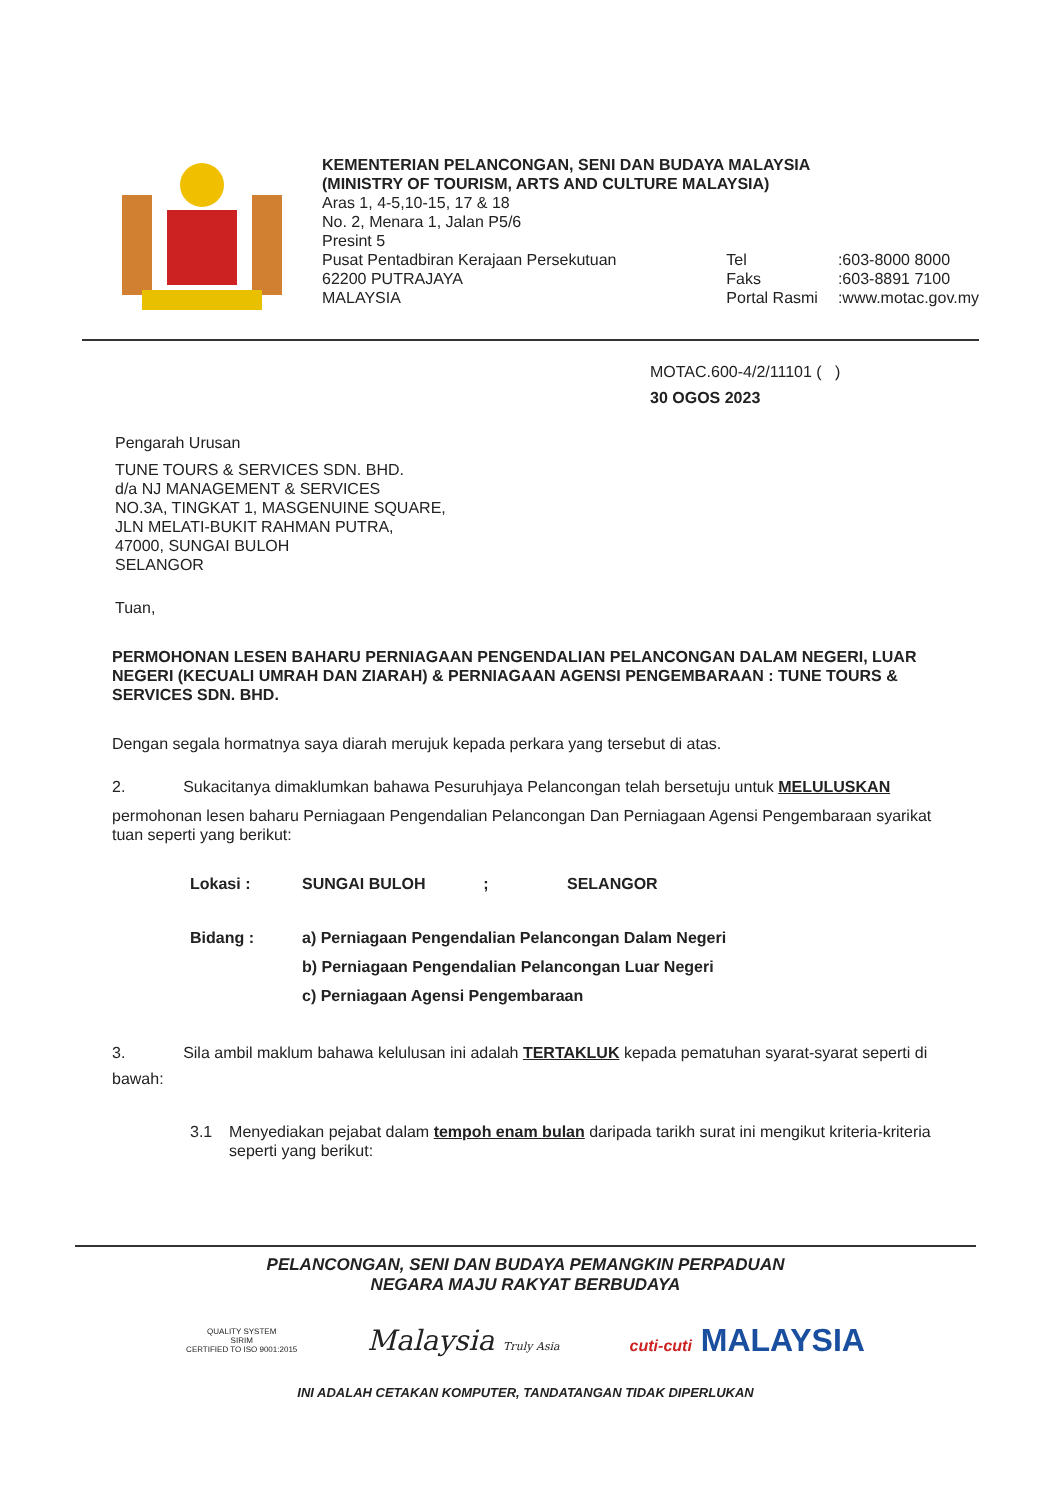KEMENTERIAN PELANCONGAN, SENI DAN BUDAYA MALAYSIA
(MINISTRY OF TOURISM, ARTS AND CULTURE MALAYSIA)
Aras 1, 4-5,10-15, 17 & 18
No. 2, Menara 1, Jalan P5/6
Presint 5
Pusat Pentadbiran Kerajaan Persekutuan
62200 PUTRAJAYA
MALAYSIA
Tel
Faks
Portal Rasmi
:603-8000 8000
:603-8891 7100
:www.motac.gov.my
MOTAC.600-4/2/11101 ( )
30 OGOS 2023
Pengarah Urusan
TUNE TOURS & SERVICES SDN. BHD.
d/a NJ MANAGEMENT & SERVICES
NO.3A, TINGKAT 1, MASGENUINE SQUARE,
JLN MELATI-BUKIT RAHMAN PUTRA,
47000, SUNGAI BULOH
SELANGOR
Tuan,
PERMOHONAN LESEN BAHARU PERNIAGAAN PENGENDALIAN PELANCONGAN DALAM NEGERI, LUAR NEGERI (KECUALI UMRAH DAN ZIARAH) & PERNIAGAAN AGENSI PENGEMBARAAN : TUNE TOURS & SERVICES SDN. BHD.
Dengan segala hormatnya saya diarah merujuk kepada perkara yang tersebut di atas.
2. Sukacitanya dimaklumkan bahawa Pesuruhjaya Pelancongan telah bersetuju untuk MELULUSKAN
permohonan lesen baharu Perniagaan Pengendalian Pelancongan Dan Perniagaan Agensi Pengembaraan syarikat tuan seperti yang berikut:
Lokasi : SUNGAI BULOH ; SELANGOR
Bidang : a) Perniagaan Pengendalian Pelancongan Dalam Negeri
b) Perniagaan Pengendalian Pelancongan Luar Negeri
c) Perniagaan Agensi Pengembaraan
3. Sila ambil maklum bahawa kelulusan ini adalah TERTAKLUK kepada pematuhan syarat-syarat seperti di bawah:
3.1 Menyediakan pejabat dalam tempoh enam bulan daripada tarikh surat ini mengikut kriteria-kriteria seperti yang berikut:
PELANCONGAN, SENI DAN BUDAYA PEMANGKIN PERPADUAN
NEGARA MAJU RAKYAT BERBUDAYA
QUALITY SYSTEM
SIRIM
CERTIFIED TO ISO 9001:2015 Malaysia Truly Asia cuti-cuti MALAYSIA
INI ADALAH CETAKAN KOMPUTER, TANDATANGAN TIDAK DIPERLUKAN